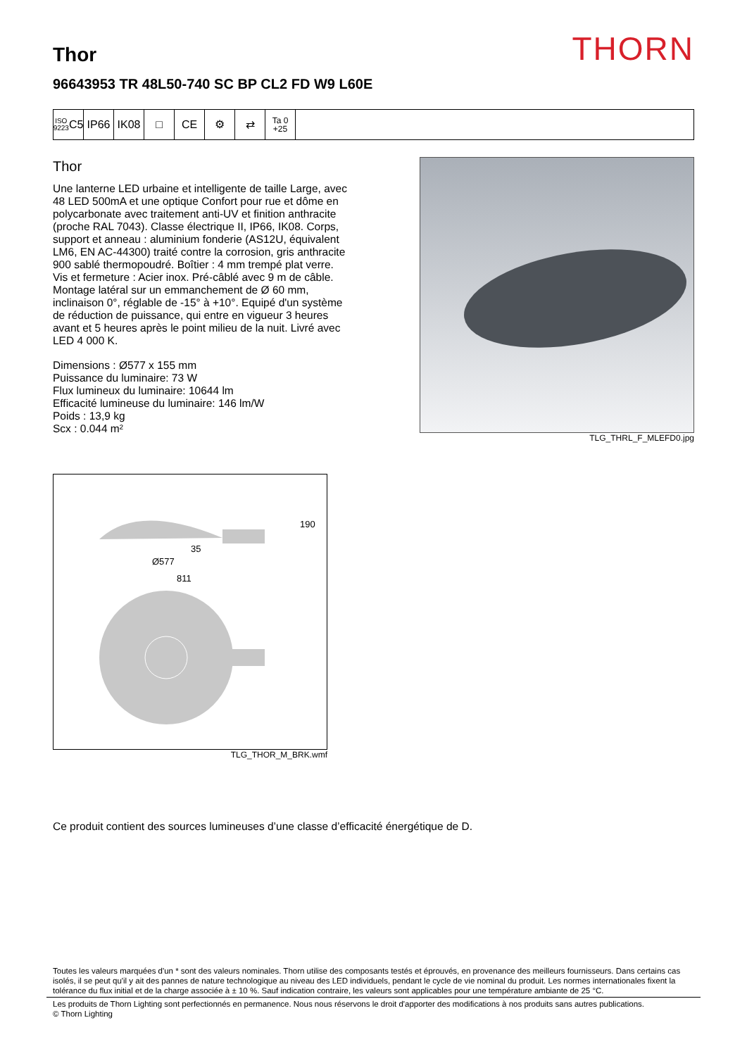THORN
Thor
96643953 TR 48L50-740 SC BP CL2 FD W9 L60E
ISO 9223
C5
IP66 IK08 □ CE ⚙ ⇄
Ta 0
+25
Thor
Une lanterne LED urbaine et intelligente de taille Large, avec 48 LED 500mA et une optique Confort pour rue et dôme en polycarbonate avec traitement anti-UV et finition anthracite (proche RAL 7043). Classe électrique II, IP66, IK08. Corps, support et anneau : aluminium fonderie (AS12U, équivalent LM6, EN AC-44300) traité contre la corrosion, gris anthracite 900 sablé thermopoudré. Boîtier : 4 mm trempé plat verre. Vis et fermeture : Acier inox. Pré-câblé avec 9 m de câble. Montage latéral sur un emmanchement de Ø 60 mm, inclinaison 0°, réglable de -15° à +10°. Equipé d'un système de réduction de puissance, qui entre en vigueur 3 heures avant et 5 heures après le point milieu de la nuit. Livré avec LED 4 000 K.
Dimensions : Ø577 x 155 mm
Puissance du luminaire: 73 W
Flux lumineux du luminaire: 10644 lm
Efficacité lumineuse du luminaire: 146 lm/W
Poids : 13,9 kg
Scx : 0.044 m²
TLG_THRL_F_MLEFD0.jpg
190
35
Ø577
811
TLG_THOR_M_BRK.wmf
Ce produit contient des sources lumineuses d’une classe d’efficacité énergétique de D.
Toutes les valeurs marquées d'un * sont des valeurs nominales. Thorn utilise des composants testés et éprouvés, en provenance des meilleurs fournisseurs. Dans certains cas isolés, il se peut qu'il y ait des pannes de nature technologique au niveau des LED individuels, pendant le cycle de vie nominal du produit. Les normes internationales fixent la tolérance du flux initial et de la charge associée à ± 10 %. Sauf indication contraire, les valeurs sont applicables pour une température ambiante de 25 °C.
Les produits de Thorn Lighting sont perfectionnés en permanence. Nous nous réservons le droit d'apporter des modifications à nos produits sans autres publications.
© Thorn Lighting